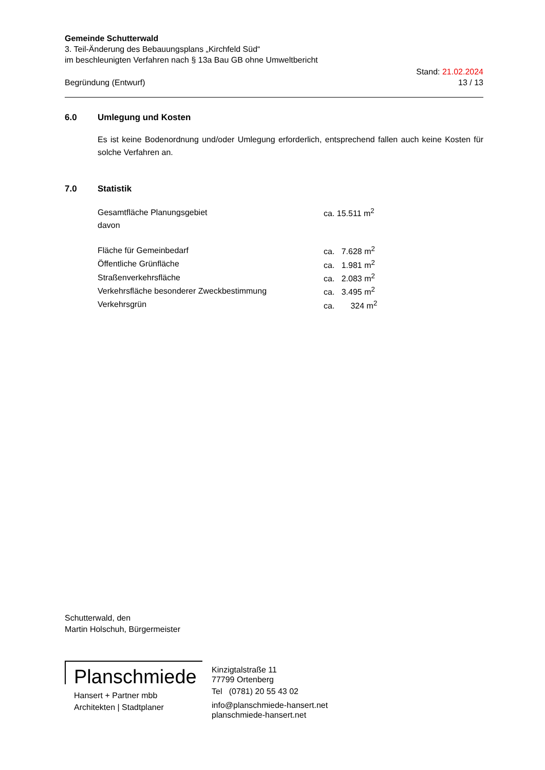Gemeinde Schutterwald
3. Teil-Änderung des Bebauungsplans „Kirchfeld Süd“
im beschleunigten Verfahren nach § 13a Bau GB ohne Umweltbericht
Begründung (Entwurf)
Stand: 21.02.2024
13 / 13
6.0 Umlegung und Kosten
Es ist keine Bodenordnung und/oder Umlegung erforderlich, entsprechend fallen auch keine Kosten für solche Verfahren an.
7.0 Statistik
| Gesamtfläche Planungsgebiet | ca. 15.511 m<sup>2</sup> |
| davon | |
| Fläche für Gemeinbedarf | ca. 7.628 m<sup>2</sup> |
| Öffentliche Grünfläche | ca. 1.981 m<sup>2</sup> |
| Straßenverkehrsfläche | ca. 2.083 m<sup>2</sup> |
| Verkehrsfläche besonderer Zweckbestimmung | ca. 3.495 m<sup>2</sup> |
| Verkehrsgrün | ca. 324 m<sup>2</sup> |
Schutterwald, den
Martin Holschuh, Bürgermeister
Planschmiede
Hansert + Partner mbb
Architekten | Stadtplaner
Kinzigtalstraße 11
77799 Ortenberg
Tel (0781) 20 55 43 02
info@planschmiede-hansert.net
planschmiede-hansert.net